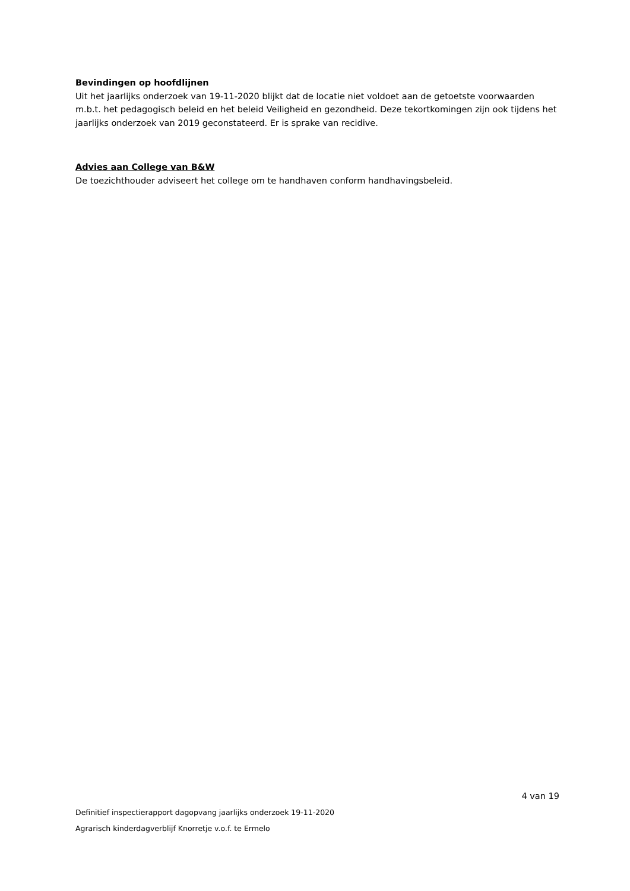Bevindingen op hoofdlijnen
Uit het jaarlijks onderzoek van 19-11-2020 blijkt dat de locatie niet voldoet aan de getoetste voorwaarden m.b.t. het pedagogisch beleid en het beleid Veiligheid en gezondheid. Deze tekortkomingen zijn ook tijdens het jaarlijks onderzoek van 2019 geconstateerd. Er is sprake van recidive.
Advies aan College van B&W
De toezichthouder adviseert het college om te handhaven conform handhavingsbeleid.
4 van 19
Definitief inspectierapport dagopvang jaarlijks onderzoek 19-11-2020
Agrarisch kinderdagverblijf Knorretje v.o.f. te Ermelo